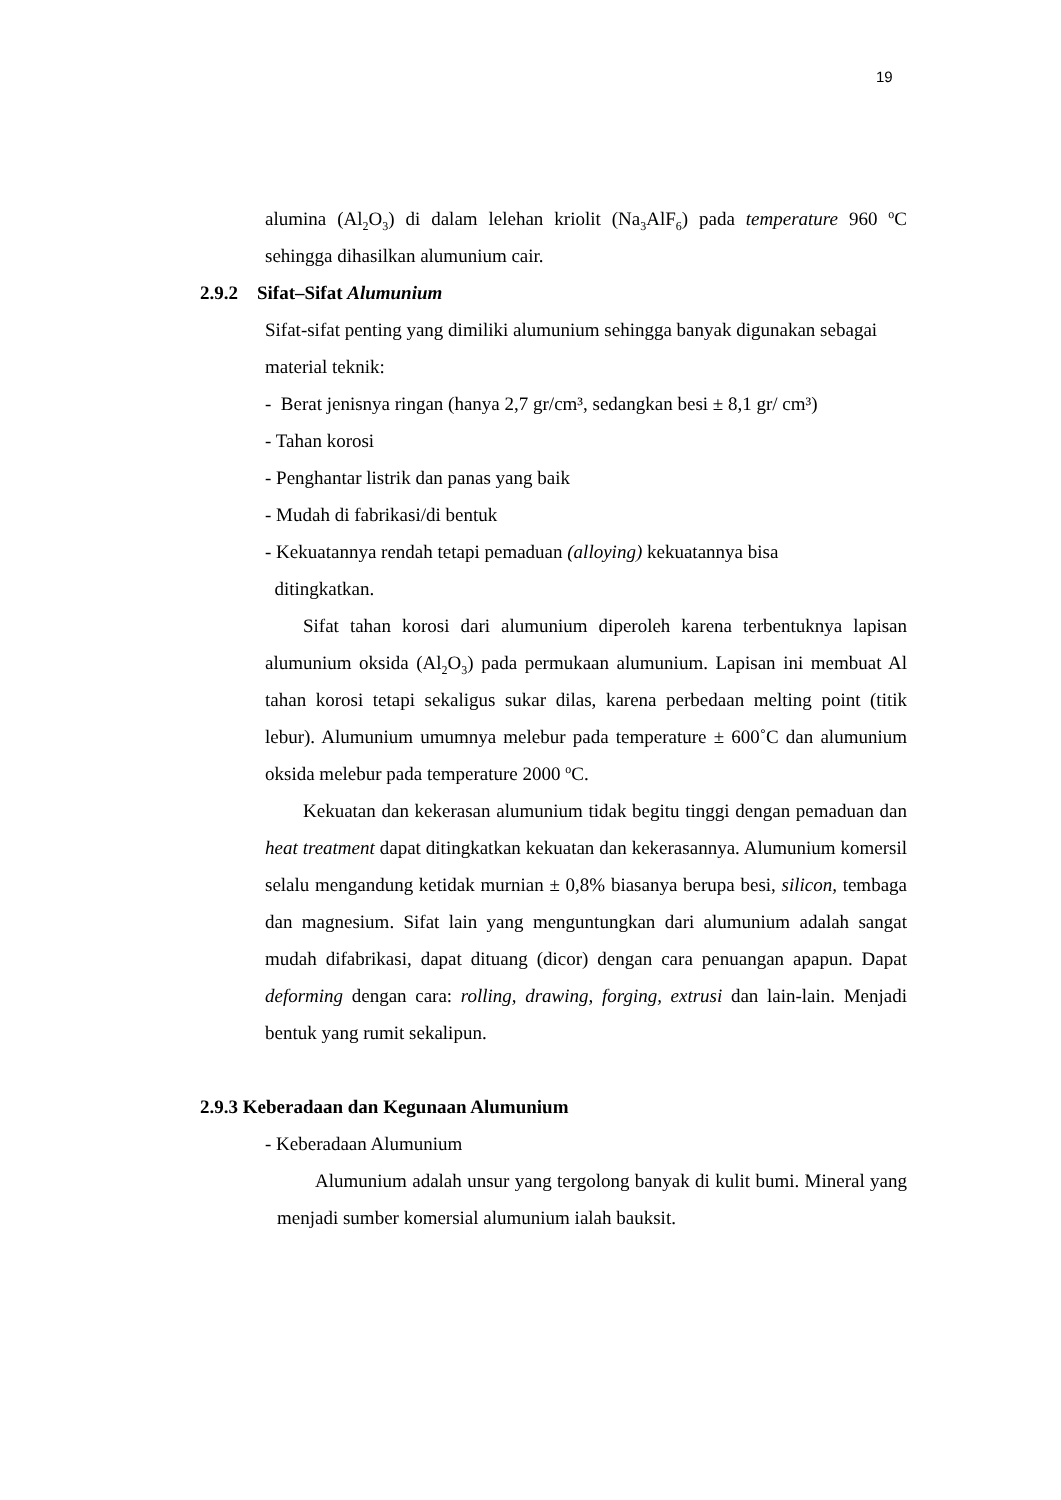19
alumina (Al<sub>2</sub>O<sub>3</sub>) di dalam lelehan kriolit (Na<sub>3</sub>AlF<sub>6</sub>) pada temperature 960 <sup>o</sup>C sehingga dihasilkan alumunium cair.
2.9.2 Sifat–Sifat Alumunium
Sifat-sifat penting yang dimiliki alumunium sehingga banyak digunakan sebagai material teknik:
- Berat jenisnya ringan (hanya 2,7 gr/cm³, sedangkan besi ± 8,1 gr/ cm³)
- Tahan korosi
- Penghantar listrik dan panas yang baik
- Mudah di fabrikasi/di bentuk
- Kekuatannya rendah tetapi pemaduan (alloying) kekuatannya bisa
ditingkatkan.
Sifat tahan korosi dari alumunium diperoleh karena terbentuknya lapisan alumunium oksida (Al<sub>2</sub>O<sub>3</sub>) pada permukaan alumunium. Lapisan ini membuat Al tahan korosi tetapi sekaligus sukar dilas, karena perbedaan melting point (titik lebur). Alumunium umumnya melebur pada temperature ± 600˚C dan alumunium oksida melebur pada temperature 2000 <sup>o</sup>C.
Kekuatan dan kekerasan alumunium tidak begitu tinggi dengan pemaduan dan heat treatment dapat ditingkatkan kekuatan dan kekerasannya. Alumunium komersil selalu mengandung ketidak murnian ± 0,8% biasanya berupa besi, silicon, tembaga dan magnesium. Sifat lain yang menguntungkan dari alumunium adalah sangat mudah difabrikasi, dapat dituang (dicor) dengan cara penuangan apapun. Dapat deforming dengan cara: rolling, drawing, forging, extrusi dan lain-lain. Menjadi bentuk yang rumit sekalipun.
2.9.3 Keberadaan dan Kegunaan Alumunium
- Keberadaan Alumunium
Alumunium adalah unsur yang tergolong banyak di kulit bumi. Mineral yang menjadi sumber komersial alumunium ialah bauksit.